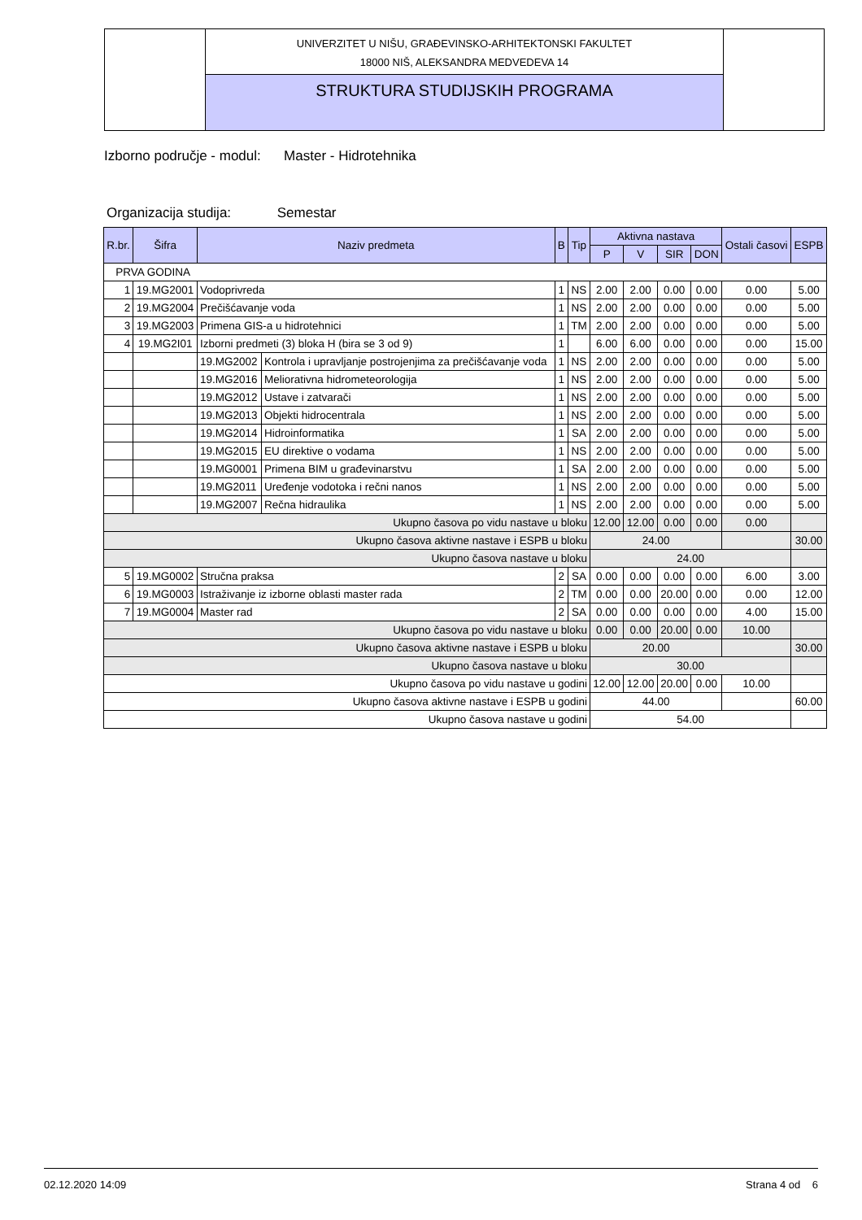UNIVERZITET U NIŠU, GRAĐEVINSKO-ARHITEKTONSKI FAKULTET
18000 NIŠ, ALEKSANDRA MEDVEDEVA 14
STRUKTURA STUDIJSKIH PROGRAMA
Izborno područje - modul: Master - Hidrotehnika
Organizacija studija: Semestar
| R.br. | Šifra | Naziv predmeta | | B | Tip | Aktivna nastava | | | | Ostali časovi | ESPB |
| --- | --- | --- | --- | --- | --- | --- | --- | --- | --- | --- | --- |
| | | | | | | P | V | SIR | DON | | |
| PRVA GODINA | | | | | | | | | | | |
| 1 | 19.MG2001 | Vodoprivreda | | 1 | NS | 2.00 | 2.00 | 0.00 | 0.00 | 0.00 | 5.00 |
| 2 | 19.MG2004 | Prečišćavanje voda | | 1 | NS | 2.00 | 2.00 | 0.00 | 0.00 | 0.00 | 5.00 |
| 3 | 19.MG2003 | Primena GIS-a u hidrotehnici | | 1 | TM | 2.00 | 2.00 | 0.00 | 0.00 | 0.00 | 5.00 |
| 4 | 19.MG2I01 | Izborni predmeti (3) bloka H (bira se 3 od 9) | | 1 | | 6.00 | 6.00 | 0.00 | 0.00 | 0.00 | 15.00 |
| | | 19.MG2002 | Kontrola i upravljanje postrojenjima za prečišćavanje voda | 1 | NS | 2.00 | 2.00 | 0.00 | 0.00 | 0.00 | 5.00 |
| | | 19.MG2016 | Meliorativna hidrometeorologija | 1 | NS | 2.00 | 2.00 | 0.00 | 0.00 | 0.00 | 5.00 |
| | | 19.MG2012 | Ustave i zatvarači | 1 | NS | 2.00 | 2.00 | 0.00 | 0.00 | 0.00 | 5.00 |
| | | 19.MG2013 | Objekti hidrocentrala | 1 | NS | 2.00 | 2.00 | 0.00 | 0.00 | 0.00 | 5.00 |
| | | 19.MG2014 | Hidroinformatika | 1 | SA | 2.00 | 2.00 | 0.00 | 0.00 | 0.00 | 5.00 |
| | | 19.MG2015 | EU direktive o vodama | 1 | NS | 2.00 | 2.00 | 0.00 | 0.00 | 0.00 | 5.00 |
| | | 19.MG0001 | Primena BIM u građevinarstvu | 1 | SA | 2.00 | 2.00 | 0.00 | 0.00 | 0.00 | 5.00 |
| | | 19.MG2011 | Uređenje vodotoka i rečni nanos | 1 | NS | 2.00 | 2.00 | 0.00 | 0.00 | 0.00 | 5.00 |
| | | 19.MG2007 | Rečna hidraulika | 1 | NS | 2.00 | 2.00 | 0.00 | 0.00 | 0.00 | 5.00 |
| Ukupno časova po vidu nastave u bloku | | | | | | 12.00 | 12.00 | 0.00 | 0.00 | 0.00 | |
| Ukupno časova aktivne nastave i ESPB u bloku | | | | | | 24.00 | | | | | 30.00 |
| Ukupno časova nastave u bloku | | | | | | 24.00 | | | | | |
| 5 | 19.MG0002 | Stručna praksa | | 2 | SA | 0.00 | 0.00 | 0.00 | 0.00 | 6.00 | 3.00 |
| 6 | 19.MG0003 | Istraživanje iz izborne oblasti master rada | | 2 | TM | 0.00 | 0.00 | 20.00 | 0.00 | 0.00 | 12.00 |
| 7 | 19.MG0004 | Master rad | | 2 | SA | 0.00 | 0.00 | 0.00 | 0.00 | 4.00 | 15.00 |
| Ukupno časova po vidu nastave u bloku | | | | | | 0.00 | 0.00 | 20.00 | 0.00 | 10.00 | |
| Ukupno časova aktivne nastave i ESPB u bloku | | | | | | 20.00 | | | | | 30.00 |
| Ukupno časova nastave u bloku | | | | | | 30.00 | | | | | |
| Ukupno časova po vidu nastave u godini | | | | | | 12.00 | 12.00 | 20.00 | 0.00 | 10.00 | |
| Ukupno časova aktivne nastave i ESPB u godini | | | | | | 44.00 | | | | | 60.00 |
| Ukupno časova nastave u godini | | | | | | 54.00 | | | | | |
02.12.2020 14:09 Strana 4 od 6